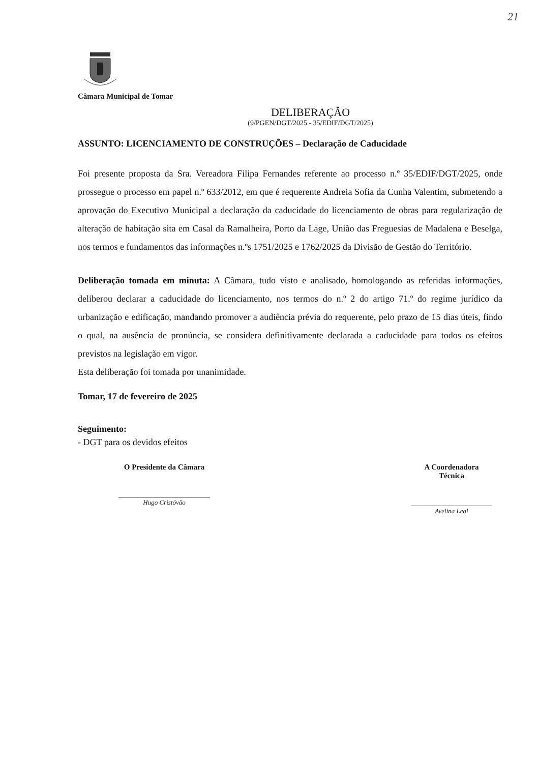21
Câmara Municipal de Tomar
DELIBERAÇÃO
(9/PGEN/DGT/2025 - 35/EDIF/DGT/2025)
ASSUNTO: LICENCIAMENTO DE CONSTRUÇÕES – Declaração de Caducidade
Foi presente proposta da Sra. Vereadora Filipa Fernandes referente ao processo n.º 35/EDIF/DGT/2025, onde prossegue o processo em papel n.º 633/2012, em que é requerente Andreia Sofia da Cunha Valentim, submetendo a aprovação do Executivo Municipal a declaração da caducidade do licenciamento de obras para regularização de alteração de habitação sita em Casal da Ramalheira, Porto da Lage, União das Freguesias de Madalena e Beselga, nos termos e fundamentos das informações n.ºs 1751/2025 e 1762/2025 da Divisão de Gestão do Território.
Deliberação tomada em minuta: A Câmara, tudo visto e analisado, homologando as referidas informações, deliberou declarar a caducidade do licenciamento, nos termos do n.º 2 do artigo 71.º do regime jurídico da urbanização e edificação, mandando promover a audiência prévia do requerente, pelo prazo de 15 dias úteis, findo o qual, na ausência de pronúncia, se considera definitivamente declarada a caducidade para todos os efeitos previstos na legislação em vigor.
Esta deliberação foi tomada por unanimidade.
Tomar, 17 de fevereiro de 2025
Seguimento:
- DGT para os devidos efeitos
O Presidente da Câmara
Hugo Cristóvão
A Coordenadora Técnica
Avelina Leal